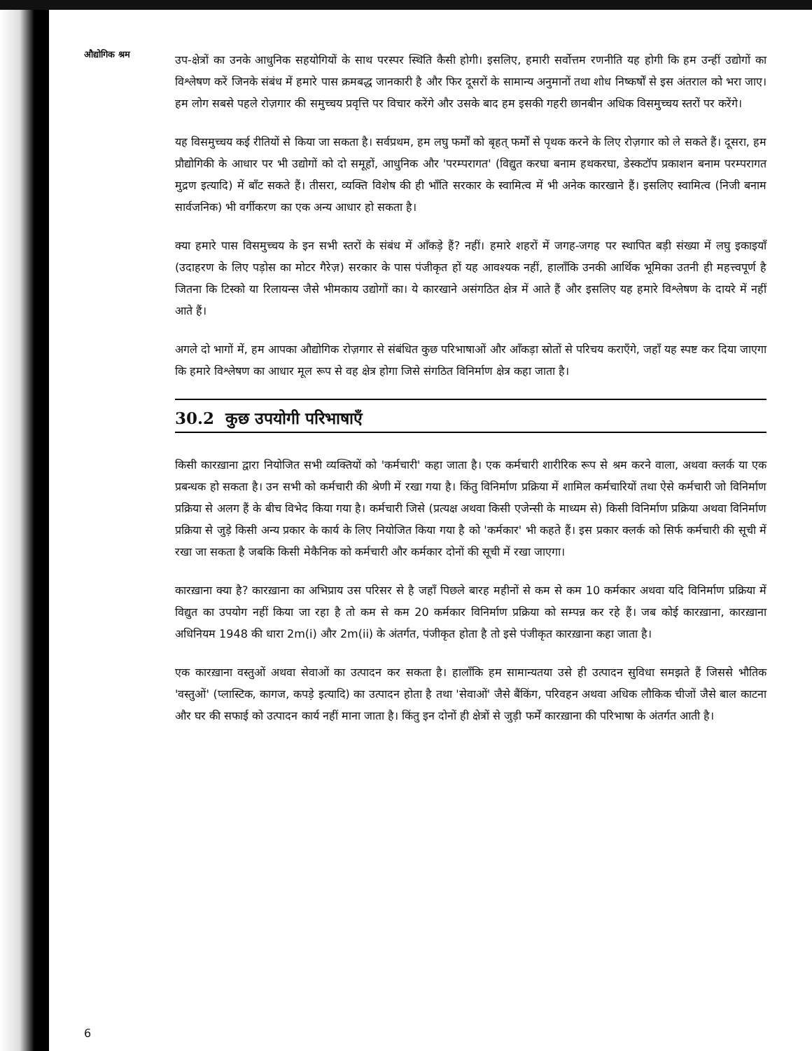औद्योगिक श्रम
उप-क्षेत्रों का उनके आधुनिक सहयोगियों के साथ परस्पर स्थिति कैसी होगी। इसलिए, हमारी सर्वोत्तम रणनीति यह होगी कि हम उन्हीं उद्योगों का विश्लेषण करें जिनके संबंध में हमारे पास क्रमबद्ध जानकारी है और फिर दूसरों के सामान्य अनुमानों तथा शोध निष्कर्षों से इस अंतराल को भरा जाए। हम लोग सबसे पहले रोज़गार की समुच्चय प्रवृत्ति पर विचार करेंगे और उसके बाद हम इसकी गहरी छानबीन अधिक विसमुच्चय स्तरों पर करेंगे।
यह विसमुच्चय कई रीतियों से किया जा सकता है। सर्वप्रथम, हम लघु फर्मों को बृहत् फर्मों से पृथक करने के लिए रोज़गार को ले सकते हैं। दूसरा, हम प्रौद्योगिकी के आधार पर भी उद्योगों को दो समूहों, आधुनिक और 'परम्परागत' (विद्युत करघा बनाम हथकरघा, डेस्कटॉप प्रकाशन बनाम परम्परागत मुद्रण इत्यादि) में बाँट सकते हैं। तीसरा, व्यक्ति विशेष की ही भाँति सरकार के स्वामित्व में भी अनेक कारखाने हैं। इसलिए स्वामित्व (निजी बनाम सार्वजनिक) भी वर्गीकरण का एक अन्य आधार हो सकता है।
क्या हमारे पास विसमुच्चय के इन सभी स्तरों के संबंध में आँकड़े हैं? नहीं। हमारे शहरों में जगह-जगह पर स्थापित बड़ी संख्या में लघु इकाइयाँ (उदाहरण के लिए पड़ोस का मोटर गैरेज़) सरकार के पास पंजीकृत हों यह आवश्यक नहीं, हालाँकि उनकी आर्थिक भूमिका उतनी ही महत्त्वपूर्ण है जितना कि टिस्को या रिलायन्स जैसे भीमकाय उद्योगों का। ये कारखाने असंगठित क्षेत्र में आते हैं और इसलिए यह हमारे विश्लेषण के दायरे में नहीं आते हैं।
अगले दो भागों में, हम आपका औद्योगिक रोज़गार से संबंधित कुछ परिभाषाओं और आँकड़ा स्रोतों से परिचय कराएँगे, जहाँ यह स्पष्ट कर दिया जाएगा कि हमारे विश्लेषण का आधार मूल रूप से वह क्षेत्र होगा जिसे संगठित विनिर्माण क्षेत्र कहा जाता है।
30.2 कुछ उपयोगी परिभाषाएँ
किसी कारख़ाना द्वारा नियोजित सभी व्यक्तियों को 'कर्मचारी' कहा जाता है। एक कर्मचारी शारीरिक रूप से श्रम करने वाला, अथवा क्लर्क या एक प्रबन्धक हो सकता है। उन सभी को कर्मचारी की श्रेणी में रखा गया है। किंतु विनिर्माण प्रक्रिया में शामिल कर्मचारियों तथा ऐसे कर्मचारी जो विनिर्माण प्रक्रिया से अलग हैं के बीच विभेद किया गया है। कर्मचारी जिसे (प्रत्यक्ष अथवा किसी एजेन्सी के माध्यम से) किसी विनिर्माण प्रक्रिया अथवा विनिर्माण प्रक्रिया से जुड़े किसी अन्य प्रकार के कार्य के लिए नियोजित किया गया है को 'कर्मकार' भी कहते हैं। इस प्रकार क्लर्क को सिर्फ कर्मचारी की सूची में रखा जा सकता है जबकि किसी मेकैनिक को कर्मचारी और कर्मकार दोनों की सूची में रखा जाएगा।
कारख़ाना क्या है? कारख़ाना का अभिप्राय उस परिसर से है जहाँ पिछले बारह महीनों से कम से कम 10 कर्मकार अथवा यदि विनिर्माण प्रक्रिया में विद्युत का उपयोग नहीं किया जा रहा है तो कम से कम 20 कर्मकार विनिर्माण प्रक्रिया को सम्पन्न कर रहे हैं। जब कोई कारख़ाना, कारख़ाना अधिनियम 1948 की धारा 2m(i) और 2m(ii) के अंतर्गत, पंजीकृत होता है तो इसे पंजीकृत कारख़ाना कहा जाता है।
एक कारख़ाना वस्तुओं अथवा सेवाओं का उत्पादन कर सकता है। हालाँकि हम सामान्यतया उसे ही उत्पादन सुविधा समझते हैं जिससे भौतिक 'वस्तुओं' (प्लास्टिक, कागज, कपड़े इत्यादि) का उत्पादन होता है तथा 'सेवाओं' जैसे बैंकिंग, परिवहन अथवा अधिक लौकिक चीजों जैसे बाल काटना और घर की सफाई को उत्पादन कार्य नहीं माना जाता है। किंतु इन दोनों ही क्षेत्रों से जुड़ी फर्में कारख़ाना की परिभाषा के अंतर्गत आती है।
6